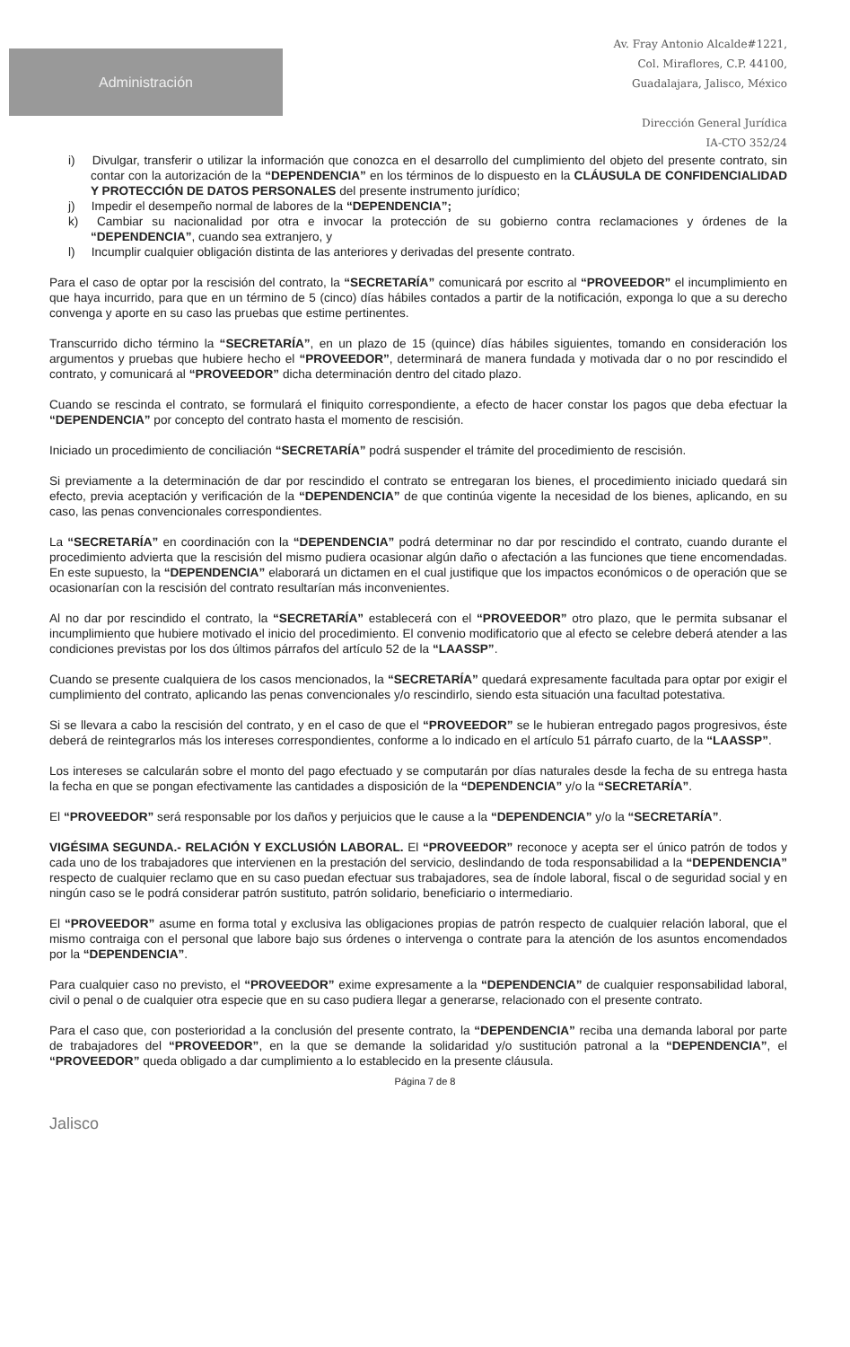Administración
Av. Fray Antonio Alcalde#1221,
Col. Miraflores, C.P. 44100,
Guadalajara, Jalisco, México
Dirección General Jurídica
IA-CTO 352/24
i) Divulgar, transferir o utilizar la información que conozca en el desarrollo del cumplimiento del objeto del presente contrato, sin contar con la autorización de la “DEPENDENCIA” en los términos de lo dispuesto en la CLÁUSULA DE CONFIDENCIALIDAD Y PROTECCIÓN DE DATOS PERSONALES del presente instrumento jurídico;
j) Impedir el desempeño normal de labores de la “DEPENDENCIA”;
k) Cambiar su nacionalidad por otra e invocar la protección de su gobierno contra reclamaciones y órdenes de la “DEPENDENCIA”, cuando sea extranjero, y
l) Incumplir cualquier obligación distinta de las anteriores y derivadas del presente contrato.
Para el caso de optar por la rescisión del contrato, la “SECRETARÍA” comunicará por escrito al “PROVEEDOR” el incumplimiento en que haya incurrido, para que en un término de 5 (cinco) días hábiles contados a partir de la notificación, exponga lo que a su derecho convenga y aporte en su caso las pruebas que estime pertinentes.
Transcurrido dicho término la “SECRETARÍA”, en un plazo de 15 (quince) días hábiles siguientes, tomando en consideración los argumentos y pruebas que hubiere hecho el “PROVEEDOR”, determinará de manera fundada y motivada dar o no por rescindido el contrato, y comunicará al “PROVEEDOR” dicha determinación dentro del citado plazo.
Cuando se rescinda el contrato, se formulará el finiquito correspondiente, a efecto de hacer constar los pagos que deba efectuar la “DEPENDENCIA” por concepto del contrato hasta el momento de rescisión.
Iniciado un procedimiento de conciliación “SECRETARÍA” podrá suspender el trámite del procedimiento de rescisión.
Si previamente a la determinación de dar por rescindido el contrato se entregaran los bienes, el procedimiento iniciado quedará sin efecto, previa aceptación y verificación de la “DEPENDENCIA” de que continúa vigente la necesidad de los bienes, aplicando, en su caso, las penas convencionales correspondientes.
La “SECRETARÍA” en coordinación con la “DEPENDENCIA” podrá determinar no dar por rescindido el contrato, cuando durante el procedimiento advierta que la rescisión del mismo pudiera ocasionar algún daño o afectación a las funciones que tiene encomendadas. En este supuesto, la “DEPENDENCIA” elaborará un dictamen en el cual justifique que los impactos económicos o de operación que se ocasionarían con la rescisión del contrato resultarían más inconvenientes.
Al no dar por rescindido el contrato, la “SECRETARÍA” establecerá con el “PROVEEDOR” otro plazo, que le permita subsanar el incumplimiento que hubiere motivado el inicio del procedimiento. El convenio modificatorio que al efecto se celebre deberá atender a las condiciones previstas por los dos últimos párrafos del artículo 52 de la “LAASSP”.
Cuando se presente cualquiera de los casos mencionados, la “SECRETARÍA” quedará expresamente facultada para optar por exigir el cumplimiento del contrato, aplicando las penas convencionales y/o rescindirlo, siendo esta situación una facultad potestativa.
Si se llevara a cabo la rescisión del contrato, y en el caso de que el “PROVEEDOR” se le hubieran entregado pagos progresivos, éste deberá de reintegrarlos más los intereses correspondientes, conforme a lo indicado en el artículo 51 párrafo cuarto, de la “LAASSP”.
Los intereses se calcularán sobre el monto del pago efectuado y se computarán por días naturales desde la fecha de su entrega hasta la fecha en que se pongan efectivamente las cantidades a disposición de la “DEPENDENCIA” y/o la “SECRETARÍA”.
El “PROVEEDOR” será responsable por los daños y perjuicios que le cause a la “DEPENDENCIA” y/o la “SECRETARÍA”.
VIGÉSIMA SEGUNDA.- RELACIÓN Y EXCLUSIÓN LABORAL. El “PROVEEDOR” reconoce y acepta ser el único patrón de todos y cada uno de los trabajadores que intervienen en la prestación del servicio, deslindando de toda responsabilidad a la “DEPENDENCIA” respecto de cualquier reclamo que en su caso puedan efectuar sus trabajadores, sea de índole laboral, fiscal o de seguridad social y en ningún caso se le podrá considerar patrón sustituto, patrón solidario, beneficiario o intermediario.
El “PROVEEDOR” asume en forma total y exclusiva las obligaciones propias de patrón respecto de cualquier relación laboral, que el mismo contraiga con el personal que labore bajo sus órdenes o intervenga o contrate para la atención de los asuntos encomendados por la “DEPENDENCIA”.
Para cualquier caso no previsto, el “PROVEEDOR” exime expresamente a la “DEPENDENCIA” de cualquier responsabilidad laboral, civil o penal o de cualquier otra especie que en su caso pudiera llegar a generarse, relacionado con el presente contrato.
Para el caso que, con posterioridad a la conclusión del presente contrato, la “DEPENDENCIA” reciba una demanda laboral por parte de trabajadores del “PROVEEDOR”, en la que se demande la solidaridad y/o sustitución patronal a la “DEPENDENCIA”, el “PROVEEDOR” queda obligado a dar cumplimiento a lo establecido en la presente cláusula.
Página 7 de 8
Jalisco